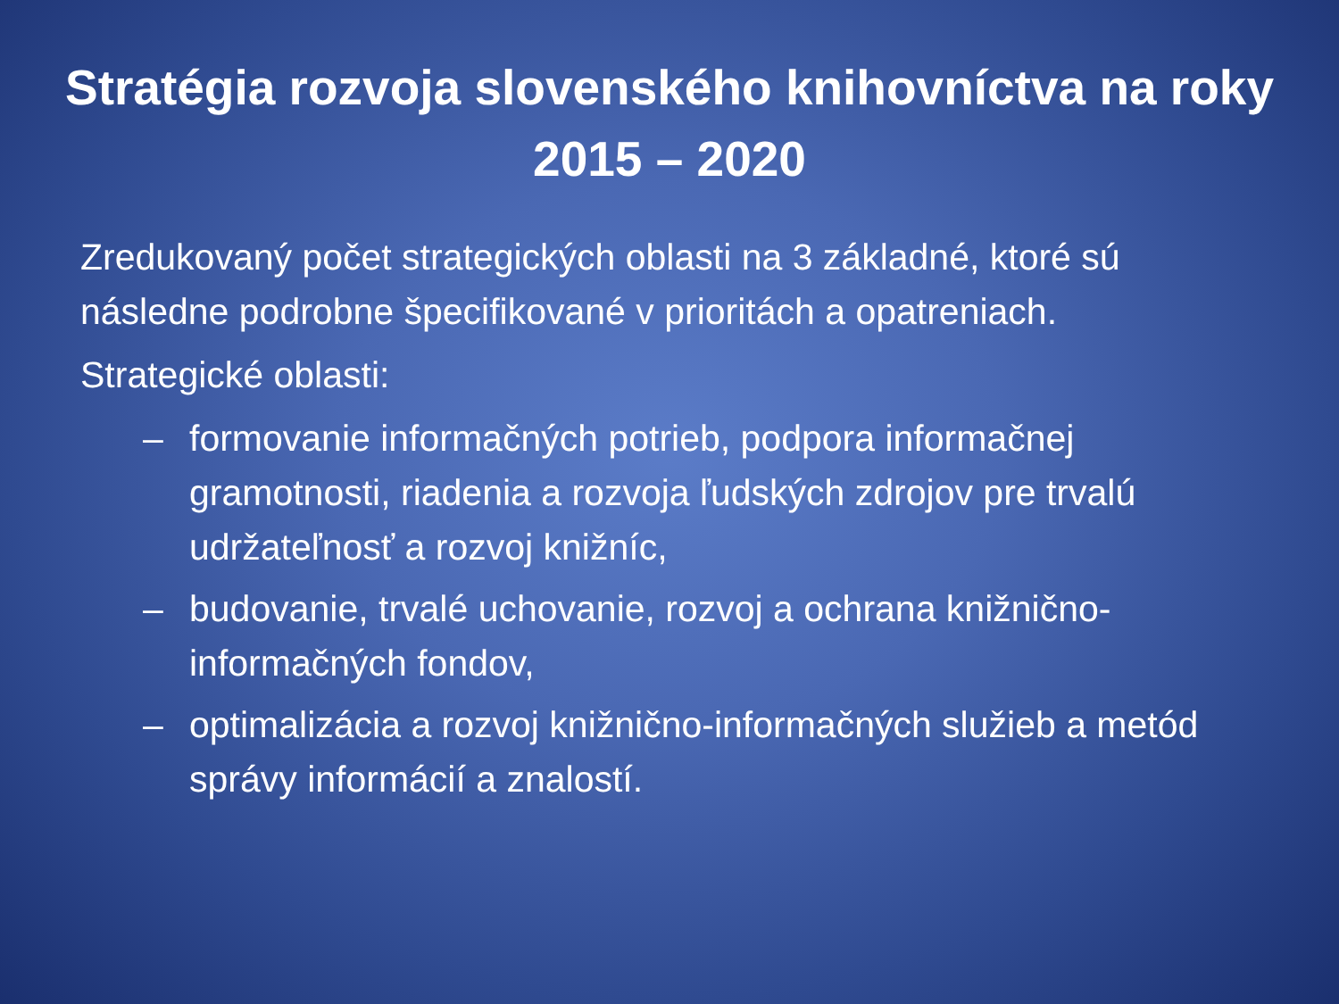Stratégia rozvoja slovenského knihovníctva na roky 2015 – 2020
Zredukovaný počet strategických oblasti na 3 základné, ktoré sú následne podrobne špecifikované v prioritách a opatreniach.
Strategické oblasti:
– formovanie informačných potrieb, podpora informačnej gramotnosti, riadenia a rozvoja ľudských zdrojov pre trvalú udržateľnosť a rozvoj knižníc,
– budovanie, trvalé uchovanie, rozvoj a ochrana knižnično-informačných fondov,
– optimalizácia a rozvoj knižnično-informačných služieb a metód správy informácií a znalostí.